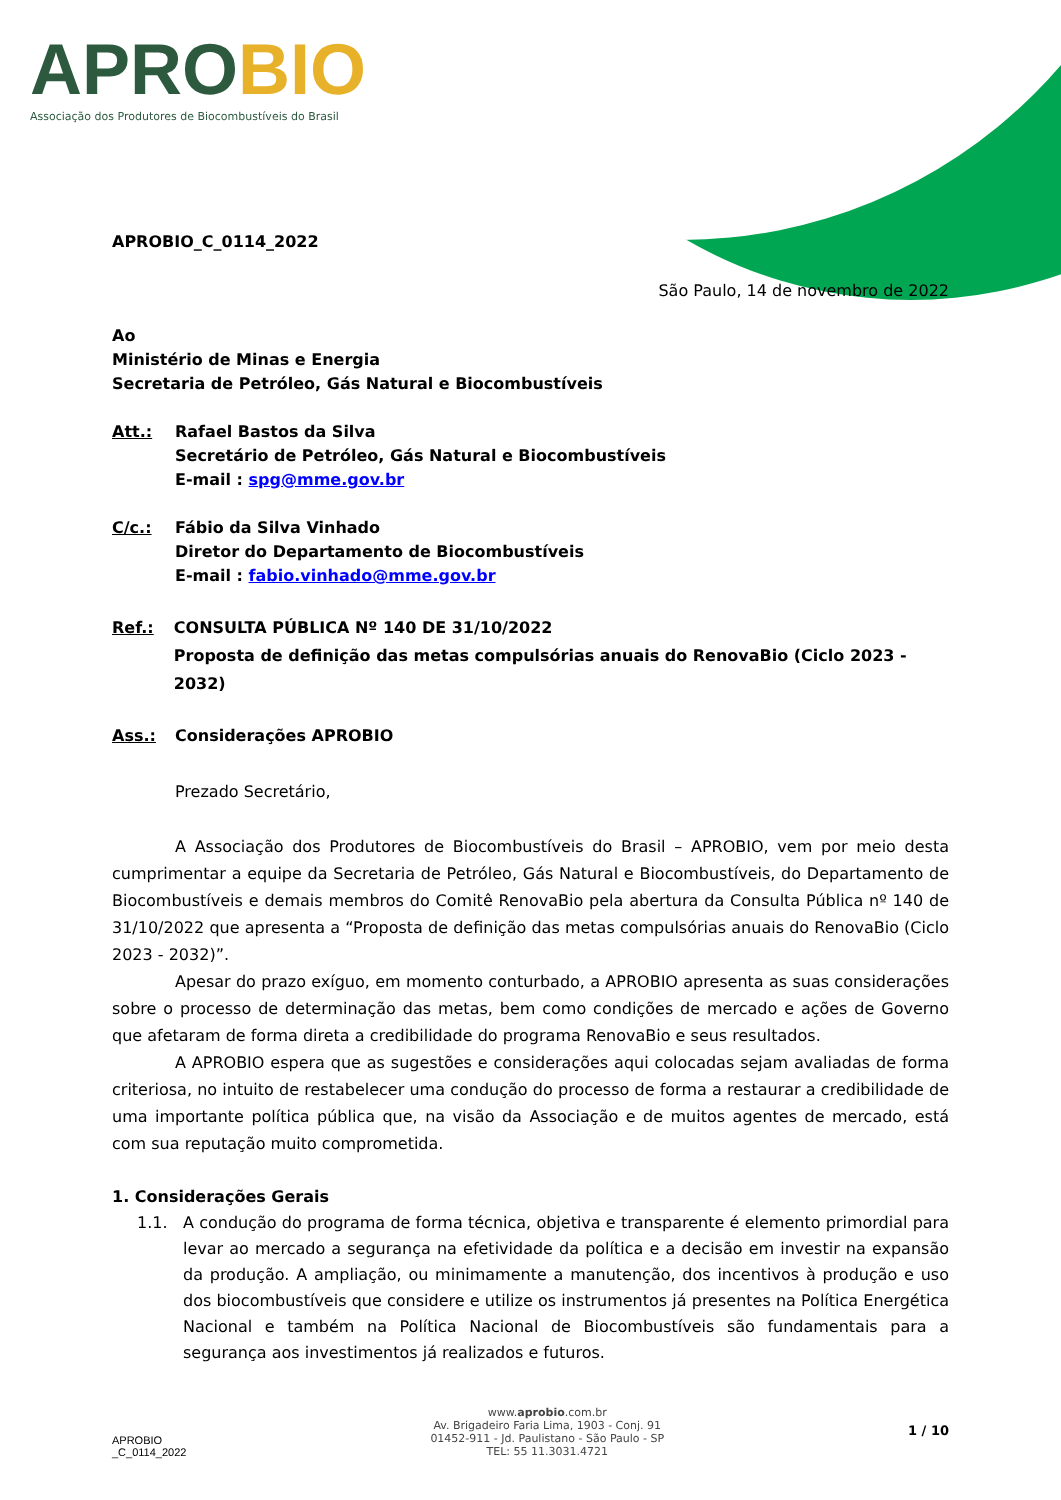APROBIO
Associação dos Produtores de Biocombustíveis do Brasil
APROBIO_C_0114_2022
São Paulo, 14 de novembro de 2022
Ao
Ministério de Minas e Energia
Secretaria de Petróleo, Gás Natural e Biocombustíveis
Att.: Rafael Bastos da Silva
Secretário de Petróleo, Gás Natural e Biocombustíveis
E-mail : spg@mme.gov.br
C/c.: Fábio da Silva Vinhado
Diretor do Departamento de Biocombustíveis
E-mail : fabio.vinhado@mme.gov.br
Ref.: CONSULTA PÚBLICA Nº 140 DE 31/10/2022
Proposta de definição das metas compulsórias anuais do RenovaBio (Ciclo 2023 - 2032)
Ass.: Considerações APROBIO
Prezado Secretário,
A Associação dos Produtores de Biocombustíveis do Brasil – APROBIO, vem por meio desta cumprimentar a equipe da Secretaria de Petróleo, Gás Natural e Biocombustíveis, do Departamento de Biocombustíveis e demais membros do Comitê RenovaBio pela abertura da Consulta Pública nº 140 de 31/10/2022 que apresenta a “Proposta de definição das metas compulsórias anuais do RenovaBio (Ciclo 2023 - 2032)”.
Apesar do prazo exíguo, em momento conturbado, a APROBIO apresenta as suas considerações sobre o processo de determinação das metas, bem como condições de mercado e ações de Governo que afetaram de forma direta a credibilidade do programa RenovaBio e seus resultados.
A APROBIO espera que as sugestões e considerações aqui colocadas sejam avaliadas de forma criteriosa, no intuito de restabelecer uma condução do processo de forma a restaurar a credibilidade de uma importante política pública que, na visão da Associação e de muitos agentes de mercado, está com sua reputação muito comprometida.
1. Considerações Gerais
1.1. A condução do programa de forma técnica, objetiva e transparente é elemento primordial para levar ao mercado a segurança na efetividade da política e a decisão em investir na expansão da produção. A ampliação, ou minimamente a manutenção, dos incentivos à produção e uso dos biocombustíveis que considere e utilize os instrumentos já presentes na Política Energética Nacional e também na Política Nacional de Biocombustíveis são fundamentais para a segurança aos investimentos já realizados e futuros.
APROBIO
_C_0114_2022
www.aprobio.com.br
Av. Brigadeiro Faria Lima, 1903 - Conj. 91
01452-911 - Jd. Paulistano - São Paulo - SP
TEL: 55 11.3031.4721
1 / 10